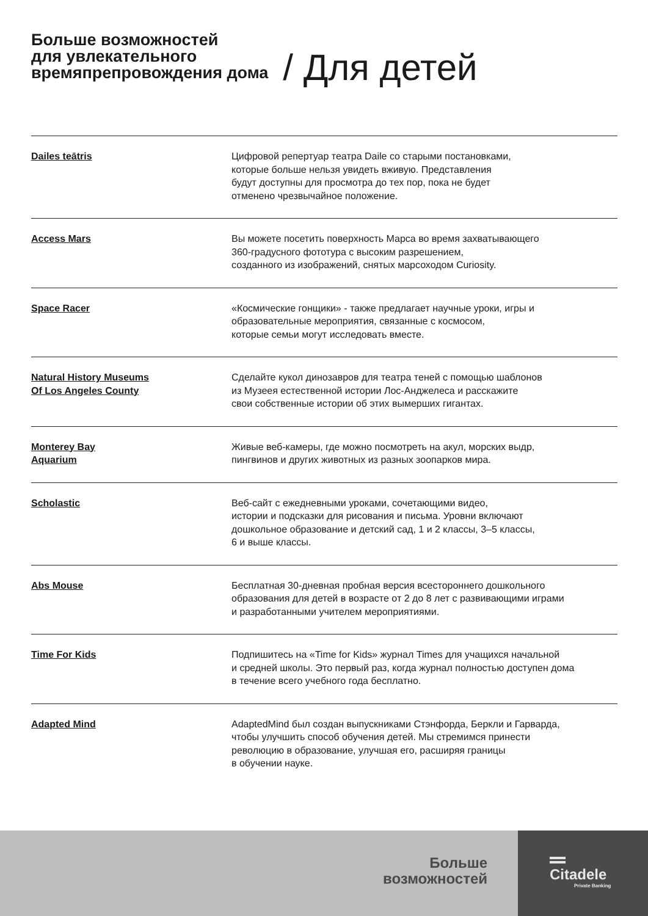Больше возможностей
для увлекательного
времяпрепровождения дома
/ Для детей
| Dailes teātris | Цифровой репертуар театра Daile со старыми постановками, которые больше нельзя увидеть вживую. Представления будут доступны для просмотра до тех пор, пока не будет отменено чрезвычайное положение. |
| Access Mars | Вы можете посетить поверхность Марса во время захватывающего 360-градусного фототура с высоким разрешением, созданного из изображений, снятых марсоходом Curiosity. |
| Space Racer | «Космические гонщики» - также предлагает научные уроки, игры и образовательные мероприятия, связанные с космосом, которые семьи могут исследовать вместе. |
| Natural History Museums Of Los Angeles County | Сделайте кукол динозавров для театра теней с помощью шаблонов из Музеея естественной истории Лос-Анджелеса и расскажите свои собственные истории об этих вымерших гигантах. |
| Monterey Bay Aquarium | Живые веб-камеры, где можно посмотреть на акул, морских выдр, пингвинов и других животных из разных зоопарков мира. |
| Scholastic | Веб-сайт с ежедневными уроками, сочетающими видео, истории и подсказки для рисования и письма. Уровни включают дошкольное образование и детский сад, 1 и 2 классы, 3–5 классы, 6 и выше классы. |
| Abs Mouse | Бесплатная 30-дневная пробная версия всестороннего дошкольного образования для детей в возрасте от 2 до 8 лет с развивающими играми и разработанными учителем мероприятиями. |
| Time For Kids | Подпишитесь на «Time for Kids» журнал Times для учащихся начальной и средней школы. Это первый раз, когда журнал полностью доступен дома в течение всего учебного года бесплатно. |
| Adapted Mind | AdaptedMind был создан выпускниками Стэнфорда, Беркли и Гарварда, чтобы улучшить способ обучения детей. Мы стремимся принести революцию в образование, улучшая его, расширяя границы в обучении науке. |
Больше
возможностей
Citadele
Private Banking